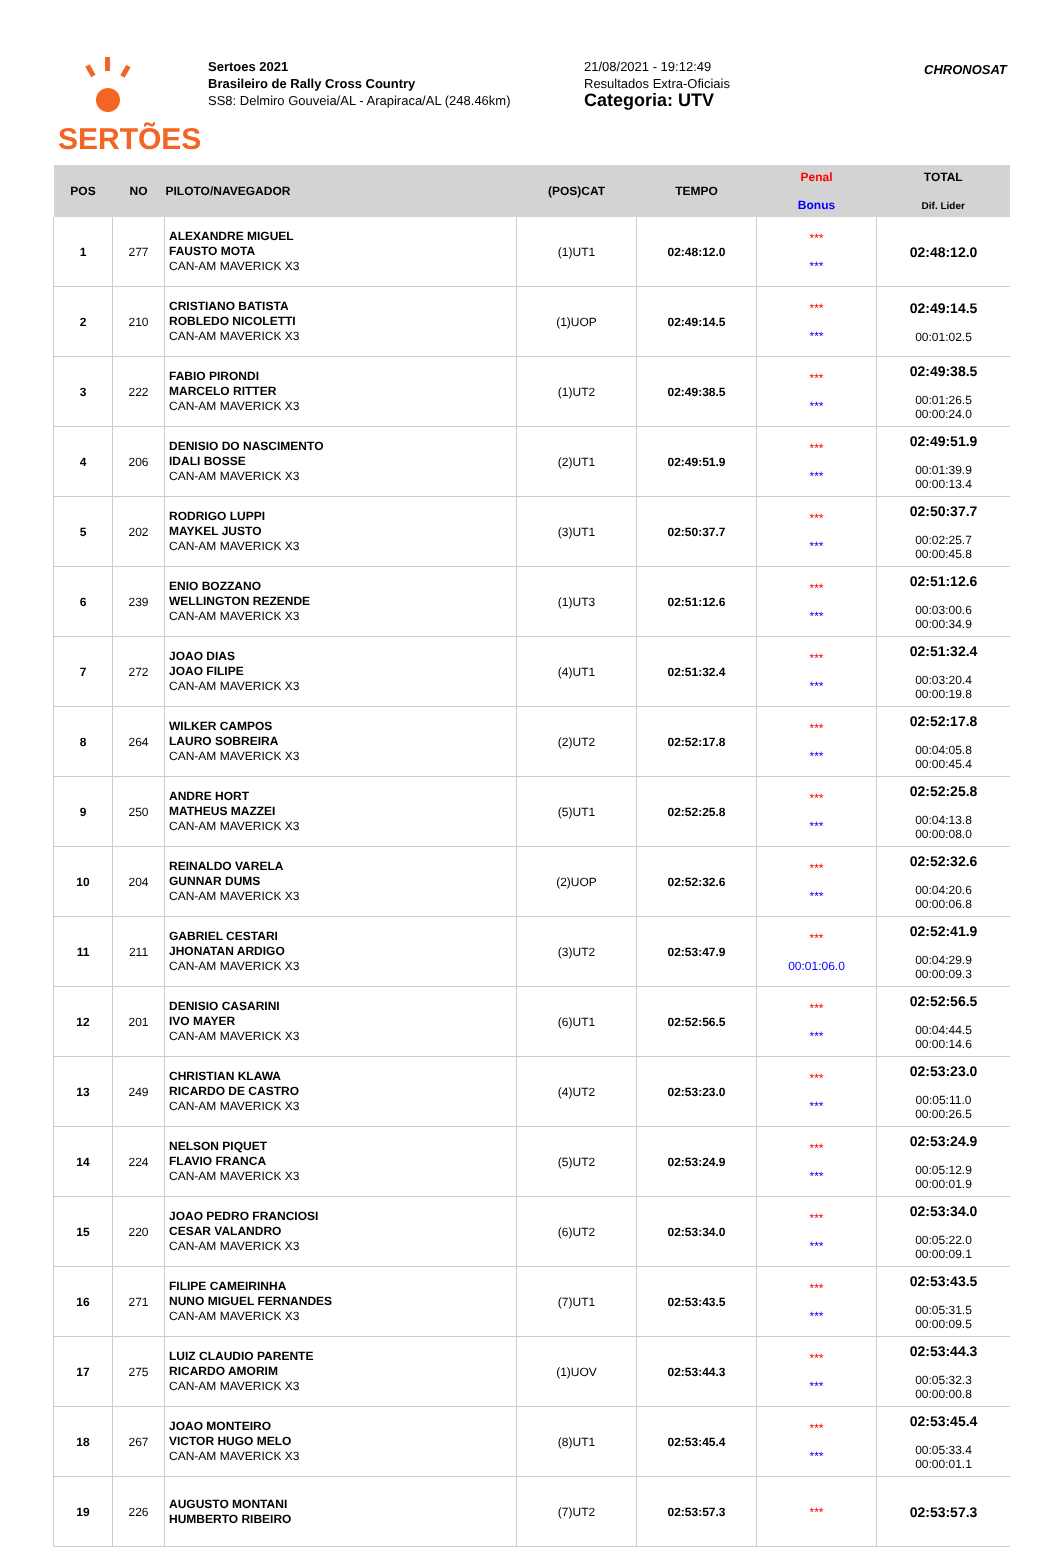SERTÕES
Sertoes 2021
Brasileiro de Rally Cross Country
SS8: Delmiro Gouveia/AL - Arapiraca/AL (248.46km)
21/08/2021 - 19:12:49
Resultados Extra-Oficiais
Categoria: UTV
CHRONOSAT
| POS | NO | PILOTO/NAVEGADOR | (POS)CAT | TEMPO | Penal Bonus | TOTAL Dif. Lider |
| --- | --- | --- | --- | --- | --- | --- |
| 1 | 277 | ALEXANDRE MIGUEL FAUSTO MOTA CAN-AM MAVERICK X3 | (1)UT1 | 02:48:12.0 | *** *** | 02:48:12.0 |
| 2 | 210 | CRISTIANO BATISTA ROBLEDO NICOLETTI CAN-AM MAVERICK X3 | (1)UOP | 02:49:14.5 | *** *** | 02:49:14.5 00:01:02.5 |
| 3 | 222 | FABIO PIRONDI MARCELO RITTER CAN-AM MAVERICK X3 | (1)UT2 | 02:49:38.5 | *** *** | 02:49:38.5 00:01:26.5 00:00:24.0 |
| 4 | 206 | DENISIO DO NASCIMENTO IDALI BOSSE CAN-AM MAVERICK X3 | (2)UT1 | 02:49:51.9 | *** *** | 02:49:51.9 00:01:39.9 00:00:13.4 |
| 5 | 202 | RODRIGO LUPPI MAYKEL JUSTO CAN-AM MAVERICK X3 | (3)UT1 | 02:50:37.7 | *** *** | 02:50:37.7 00:02:25.7 00:00:45.8 |
| 6 | 239 | ENIO BOZZANO WELLINGTON REZENDE CAN-AM MAVERICK X3 | (1)UT3 | 02:51:12.6 | *** *** | 02:51:12.6 00:03:00.6 00:00:34.9 |
| 7 | 272 | JOAO DIAS JOAO FILIPE CAN-AM MAVERICK X3 | (4)UT1 | 02:51:32.4 | *** *** | 02:51:32.4 00:03:20.4 00:00:19.8 |
| 8 | 264 | WILKER CAMPOS LAURO SOBREIRA CAN-AM MAVERICK X3 | (2)UT2 | 02:52:17.8 | *** *** | 02:52:17.8 00:04:05.8 00:00:45.4 |
| 9 | 250 | ANDRE HORT MATHEUS MAZZEI CAN-AM MAVERICK X3 | (5)UT1 | 02:52:25.8 | *** *** | 02:52:25.8 00:04:13.8 00:00:08.0 |
| 10 | 204 | REINALDO VARELA GUNNAR DUMS CAN-AM MAVERICK X3 | (2)UOP | 02:52:32.6 | *** *** | 02:52:32.6 00:04:20.6 00:00:06.8 |
| 11 | 211 | GABRIEL CESTARI JHONATAN ARDIGO CAN-AM MAVERICK X3 | (3)UT2 | 02:53:47.9 | *** 00:01:06.0 | 02:52:41.9 00:04:29.9 00:00:09.3 |
| 12 | 201 | DENISIO CASARINI IVO MAYER CAN-AM MAVERICK X3 | (6)UT1 | 02:52:56.5 | *** *** | 02:52:56.5 00:04:44.5 00:00:14.6 |
| 13 | 249 | CHRISTIAN KLAWA RICARDO DE CASTRO CAN-AM MAVERICK X3 | (4)UT2 | 02:53:23.0 | *** *** | 02:53:23.0 00:05:11.0 00:00:26.5 |
| 14 | 224 | NELSON PIQUET FLAVIO FRANCA CAN-AM MAVERICK X3 | (5)UT2 | 02:53:24.9 | *** *** | 02:53:24.9 00:05:12.9 00:00:01.9 |
| 15 | 220 | JOAO PEDRO FRANCIOSI CESAR VALANDRO CAN-AM MAVERICK X3 | (6)UT2 | 02:53:34.0 | *** *** | 02:53:34.0 00:05:22.0 00:00:09.1 |
| 16 | 271 | FILIPE CAMEIRINHA NUNO MIGUEL FERNANDES CAN-AM MAVERICK X3 | (7)UT1 | 02:53:43.5 | *** *** | 02:53:43.5 00:05:31.5 00:00:09.5 |
| 17 | 275 | LUIZ CLAUDIO PARENTE RICARDO AMORIM CAN-AM MAVERICK X3 | (1)UOV | 02:53:44.3 | *** *** | 02:53:44.3 00:05:32.3 00:00:00.8 |
| 18 | 267 | JOAO MONTEIRO VICTOR HUGO MELO CAN-AM MAVERICK X3 | (8)UT1 | 02:53:45.4 | *** *** | 02:53:45.4 00:05:33.4 00:00:01.1 |
| 19 | 226 | AUGUSTO MONTANI HUMBERTO RIBEIRO | (7)UT2 | 02:53:57.3 | *** | 02:53:57.3 |